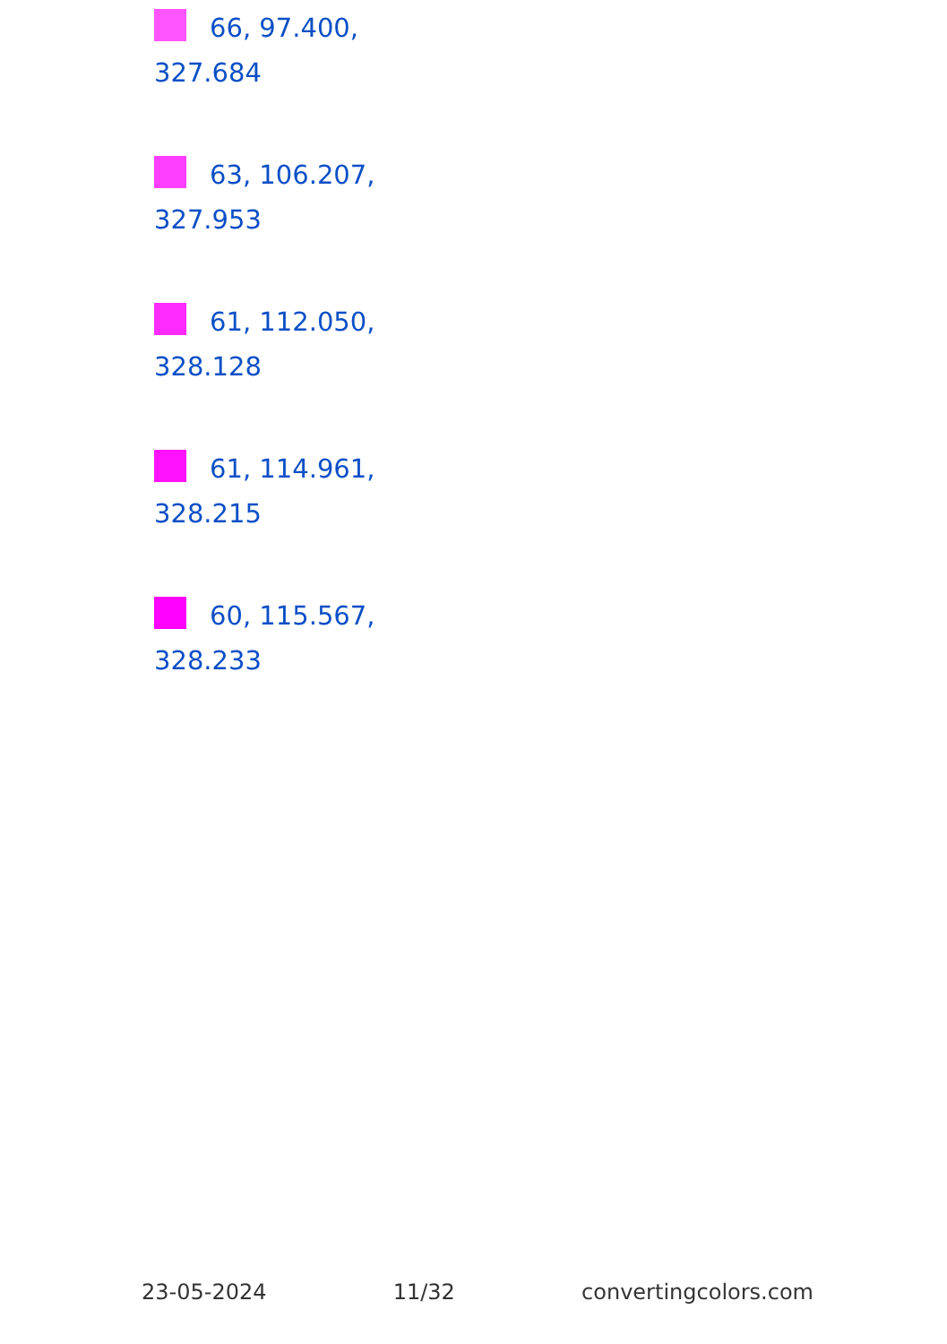66, 97.400, 327.684
63, 106.207, 327.953
61, 112.050, 328.128
61, 114.961, 328.215
60, 115.567, 328.233
23-05-2024 11/32 convertingcolors.com